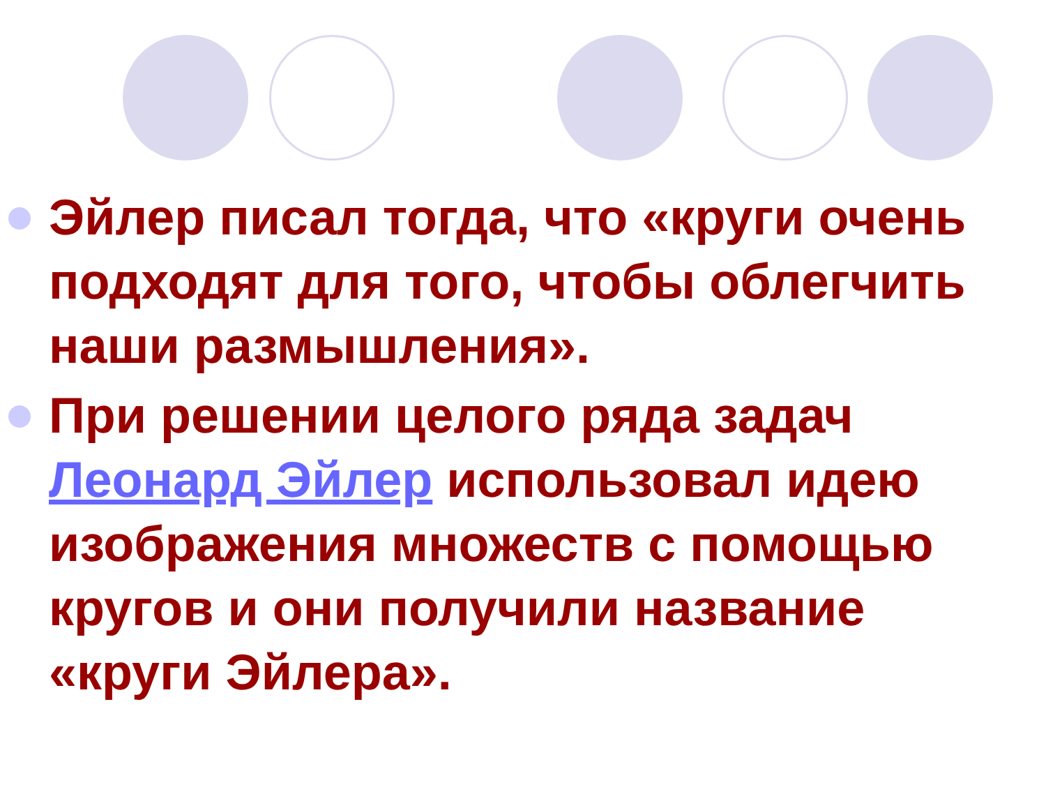Эйлер писал тогда, что «круги очень подходят для того, чтобы облегчить наши размышления».
При решении целого ряда задач Леонард Эйлер использовал идею изображения множеств с помощью кругов и они получили название «круги Эйлера».